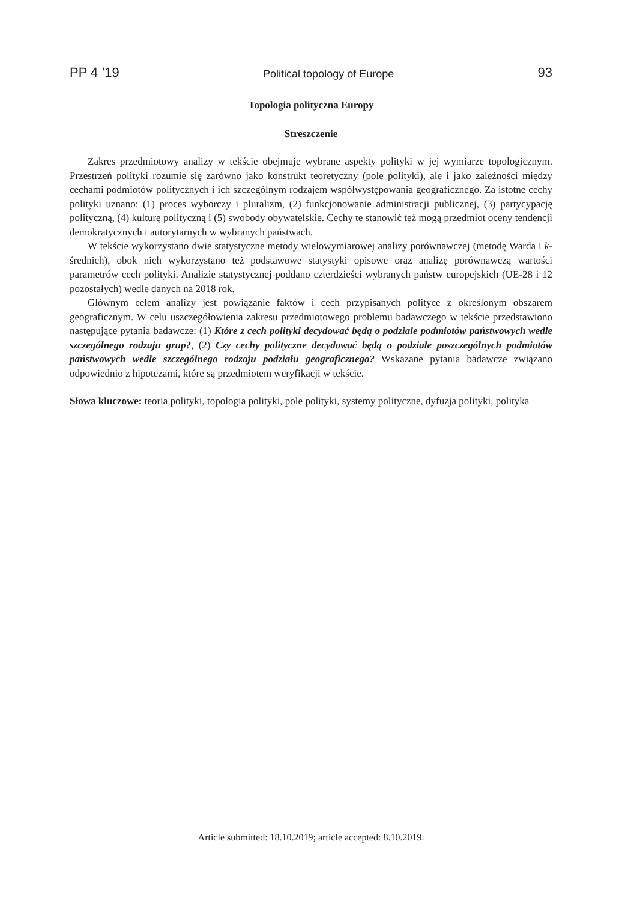PP 4 ’19 Political topology of Europe 93
Topologia polityczna Europy
Streszczenie
Zakres przedmiotowy analizy w tekście obejmuje wybrane aspekty polityki w jej wymiarze topologicznym. Przestrzeń polityki rozumie się zarówno jako konstrukt teoretyczny (pole polityki), ale i jako zależności między cechami podmiotów politycznych i ich szczególnym rodzajem współwystępowania geograficznego. Za istotne cechy polityki uznano: (1) proces wyborczy i pluralizm, (2) funkcjonowanie administracji publicznej, (3) partycypację polityczną, (4) kulturę polityczną i (5) swobody obywatelskie. Cechy te stanowić też mogą przedmiot oceny tendencji demokratycznych i autorytarnych w wybranych państwach.
W tekście wykorzystano dwie statystyczne metody wielowymiarowej analizy porównawczej (metodę Warda i k-średnich), obok nich wykorzystano też podstawowe statystyki opisowe oraz analizę porównawczą wartości parametrów cech polityki. Analizie statystycznej poddano czterdzieści wybranych państw europejskich (UE-28 i 12 pozostałych) wedle danych na 2018 rok.
Głównym celem analizy jest powiązanie faktów i cech przypisanych polityce z określonym obszarem geograficznym. W celu uszczegółowienia zakresu przedmiotowego problemu badawczego w tekście przedstawiono następujące pytania badawcze: (1) Które z cech polityki decydować będą o podziale podmiotów państwowych wedle szczególnego rodzaju grup?, (2) Czy cechy polityczne decydować będą o podziale poszczególnych podmiotów państwowych wedle szczególnego rodzaju podziału geograficznego? Wskazane pytania badawcze związano odpowiednio z hipotezami, które są przedmiotem weryfikacji w tekście.
Słowa kluczowe: teoria polityki, topologia polityki, pole polityki, systemy polityczne, dyfuzja polityki, polityka
Article submitted: 18.10.2019; article accepted: 8.10.2019.